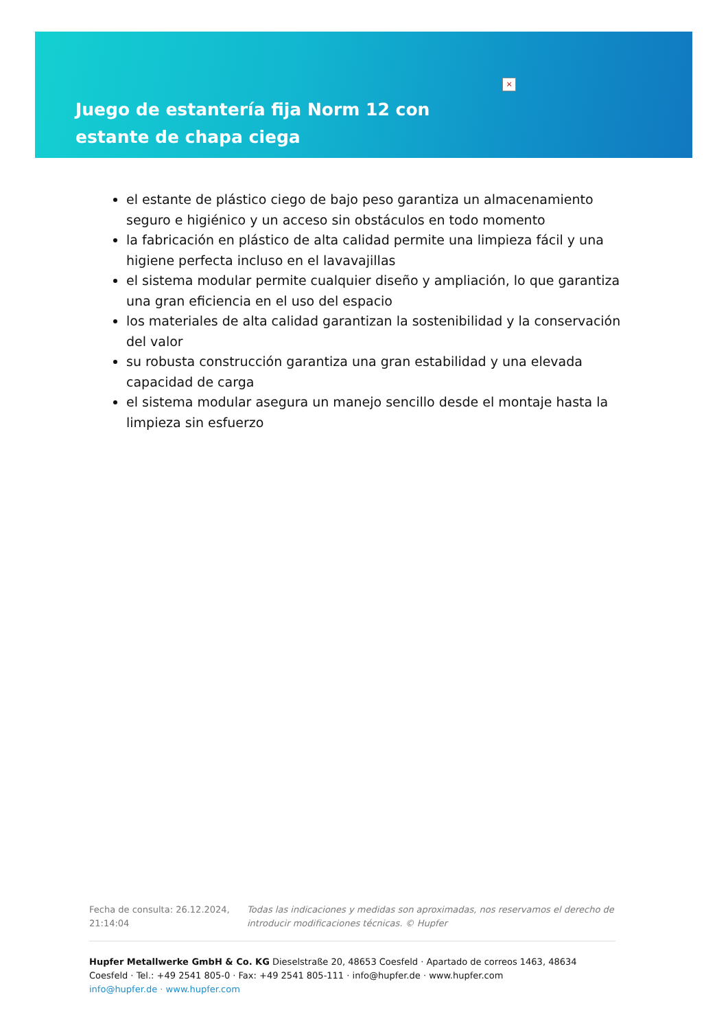×
Juego de estantería fija Norm 12 con estante de chapa ciega
el estante de plástico ciego de bajo peso garantiza un almacenamiento seguro e higiénico y un acceso sin obstáculos en todo momento
la fabricación en plástico de alta calidad permite una limpieza fácil y una higiene perfecta incluso en el lavavajillas
el sistema modular permite cualquier diseño y ampliación, lo que garantiza una gran eficiencia en el uso del espacio
los materiales de alta calidad garantizan la sostenibilidad y la conservación del valor
su robusta construcción garantiza una gran estabilidad y una elevada capacidad de carga
el sistema modular asegura un manejo sencillo desde el montaje hasta la limpieza sin esfuerzo
Fecha de consulta: 26.12.2024, 21:14:04
Todas las indicaciones y medidas son aproximadas, nos reservamos el derecho de introducir modificaciones técnicas. © Hupfer
Hupfer Metallwerke GmbH & Co. KG Dieselstraße 20, 48653 Coesfeld · Apartado de correos 1463, 48634 Coesfeld · Tel.: +49 2541 805-0 · Fax: +49 2541 805-111 · info@hupfer.de · www.hupfer.com
info@hupfer.de · www.hupfer.com